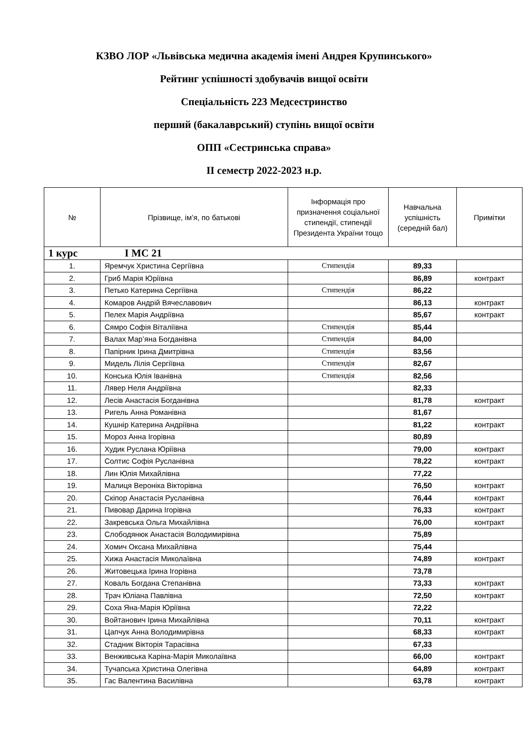КЗВО ЛОР «Львівська медична академія імені Андрея Крупинського»
Рейтинг успішності здобувачів вищої освіти
Спеціальність 223 Медсестринство
перший (бакалаврський) ступінь вищої освіти
ОПП «Сестринська справа»
ІІ семестр 2022-2023 н.р.
| № | Прізвище, ім’я, по батькові | Інформація про призначення соціальної стипендії, стипендії Президента України тощо | Навчальна успішність (середній бал) | Примітки |
| --- | --- | --- | --- | --- |
| 1 курс І МС 21 | | | | |
| 1. | Яремчук Христина Сергіївна | Стипендія | 89,33 | |
| 2. | Гриб Марія Юріївна | | 86,89 | контракт |
| 3. | Петько Катерина Сергіївна | Стипендія | 86,22 | |
| 4. | Комаров Андрій Вячеславович | | 86,13 | контракт |
| 5. | Пелех Марія Андріївна | | 85,67 | контракт |
| 6. | Сямро Софія Віталіївна | Стипендія | 85,44 | |
| 7. | Валах Мар’яна Богданівна | Стипендія | 84,00 | |
| 8. | Папірник Ірина Дмитрівна | Стипендія | 83,56 | |
| 9. | Мидель Лілія Сергіївна | Стипендія | 82,67 | |
| 10. | Конська Юлія Іванівна | Стипендія | 82,56 | |
| 11. | Лявер Неля Андріївна | | 82,33 | |
| 12. | Лесів Анастасія Богданівна | | 81,78 | контракт |
| 13. | Ригель Анна Романівна | | 81,67 | |
| 14. | Кушнір Катерина Андріївна | | 81,22 | контракт |
| 15. | Мороз Анна Ігорівна | | 80,89 | |
| 16. | Худик Руслана Юріївна | | 79,00 | контракт |
| 17. | Солтис Софія Русланівна | | 78,22 | контракт |
| 18. | Лин Юлія Михайлівна | | 77,22 | |
| 19. | Малиця Вероніка Вікторівна | | 76,50 | контракт |
| 20. | Скіпор Анастасія Русланівна | | 76,44 | контракт |
| 21. | Пивовар Дарина Ігорівна | | 76,33 | контракт |
| 22. | Закревська Ольга Михайлівна | | 76,00 | контракт |
| 23. | Слободянюк Анастасія Володимирівна | | 75,89 | |
| 24. | Хомич Оксана Михайлівна | | 75,44 | |
| 25. | Хижа Анастасія Миколаївна | | 74,89 | контракт |
| 26. | Житовецька Ірина Ігорівна | | 73,78 | |
| 27. | Коваль Богдана Степанівна | | 73,33 | контракт |
| 28. | Трач Юліана Павлівна | | 72,50 | контракт |
| 29. | Соха Яна-Марія Юріївна | | 72,22 | |
| 30. | Войтанович Ірина Михайлівна | | 70,11 | контракт |
| 31. | Цапчук Анна Володимирівна | | 68,33 | контракт |
| 32. | Стадник Вікторія Тарасівна | | 67,33 | |
| 33. | Венживська Каріна-Марія Миколаївна | | 66,00 | контракт |
| 34. | Тучапська Христина Олегівна | | 64,89 | контракт |
| 35. | Гас Валентина Василівна | | 63,78 | контракт |